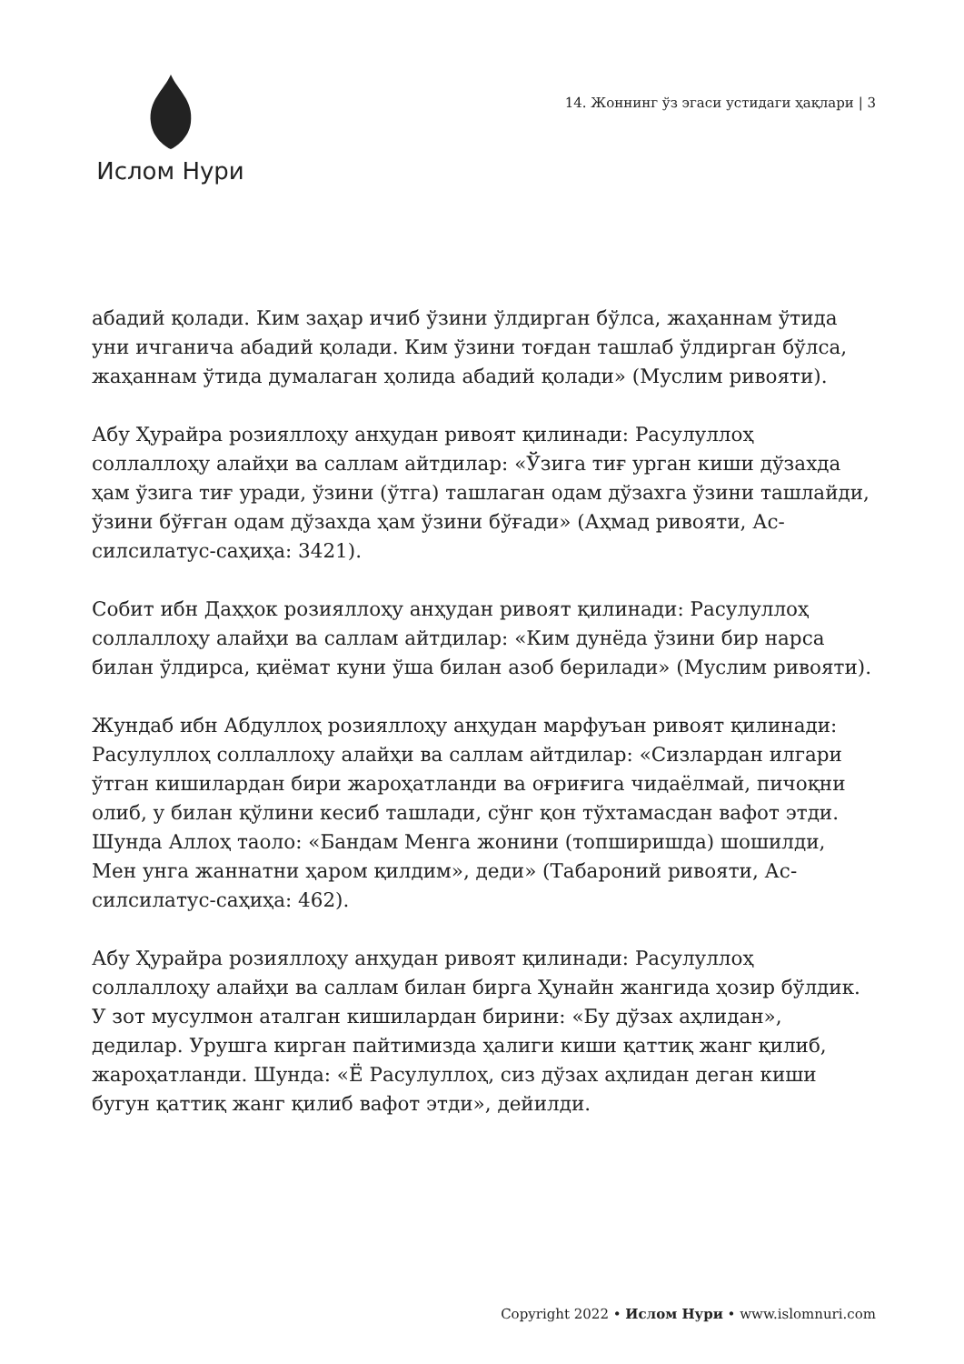Ислом Нури
14. Жоннинг ўз эгаси устидаги ҳақлари | 3
абадий қолади. Ким заҳар ичиб ўзини ўлдирган бўлса, жаҳаннам ўтида уни ичганича абадий қолади. Ким ўзини тоғдан ташлаб ўлдирган бўлса, жаҳаннам ўтида думалаган ҳолида абадий қолади» (Муслим ривояти).
Абу Ҳурайра розияллоҳу анҳудан ривоят қилинади: Расулуллоҳ соллаллоҳу алайҳи ва саллам айтдилар: «Ўзига тиғ урган киши дўзахда ҳам ўзига тиғ уради, ўзини (ўтга) ташлаган одам дўзахга ўзини ташлайди, ўзини бўғган одам дўзахда ҳам ўзини бўғади» (Аҳмад ривояти, Ас-силсилатус-саҳиҳа: 3421).
Собит ибн Даҳҳок розияллоҳу анҳудан ривоят қилинади: Расулуллоҳ соллаллоҳу алайҳи ва саллам айтдилар: «Ким дунёда ўзини бир нарса билан ўлдирса, қиёмат куни ўша билан азоб берилади» (Муслим ривояти).
Жундаб ибн Абдуллоҳ розияллоҳу анҳудан марфуъан ривоят қилинади: Расулуллоҳ соллаллоҳу алайҳи ва саллам айтдилар: «Сизлардан илгари ўтган кишилардан бири жароҳатланди ва оғриғига чидаёлмай, пичоқни олиб, у билан қўлини кесиб ташлади, сўнг қон тўхтамасдан вафот этди. Шунда Аллоҳ таоло: «Бандам Менга жонини (топширишда) шошилди, Мен унга жаннатни ҳаром қилдим», деди» (Табароний ривояти, Ас-силсилатус-саҳиҳа: 462).
Абу Ҳурайра розияллоҳу анҳудан ривоят қилинади: Расулуллоҳ соллаллоҳу алайҳи ва саллам билан бирга Ҳунайн жангида ҳозир бўлдик. У зот мусулмон аталган кишилардан бирини: «Бу дўзах аҳлидан», дедилар. Урушга кирган пайтимизда ҳалиги киши қаттиқ жанг қилиб, жароҳатланди. Шунда: «Ё Расулуллоҳ, сиз дўзах аҳлидан деган киши бугун қаттиқ жанг қилиб вафот этди», дейилди.
Copyright 2022 • Ислом Нури • www.islomnuri.com